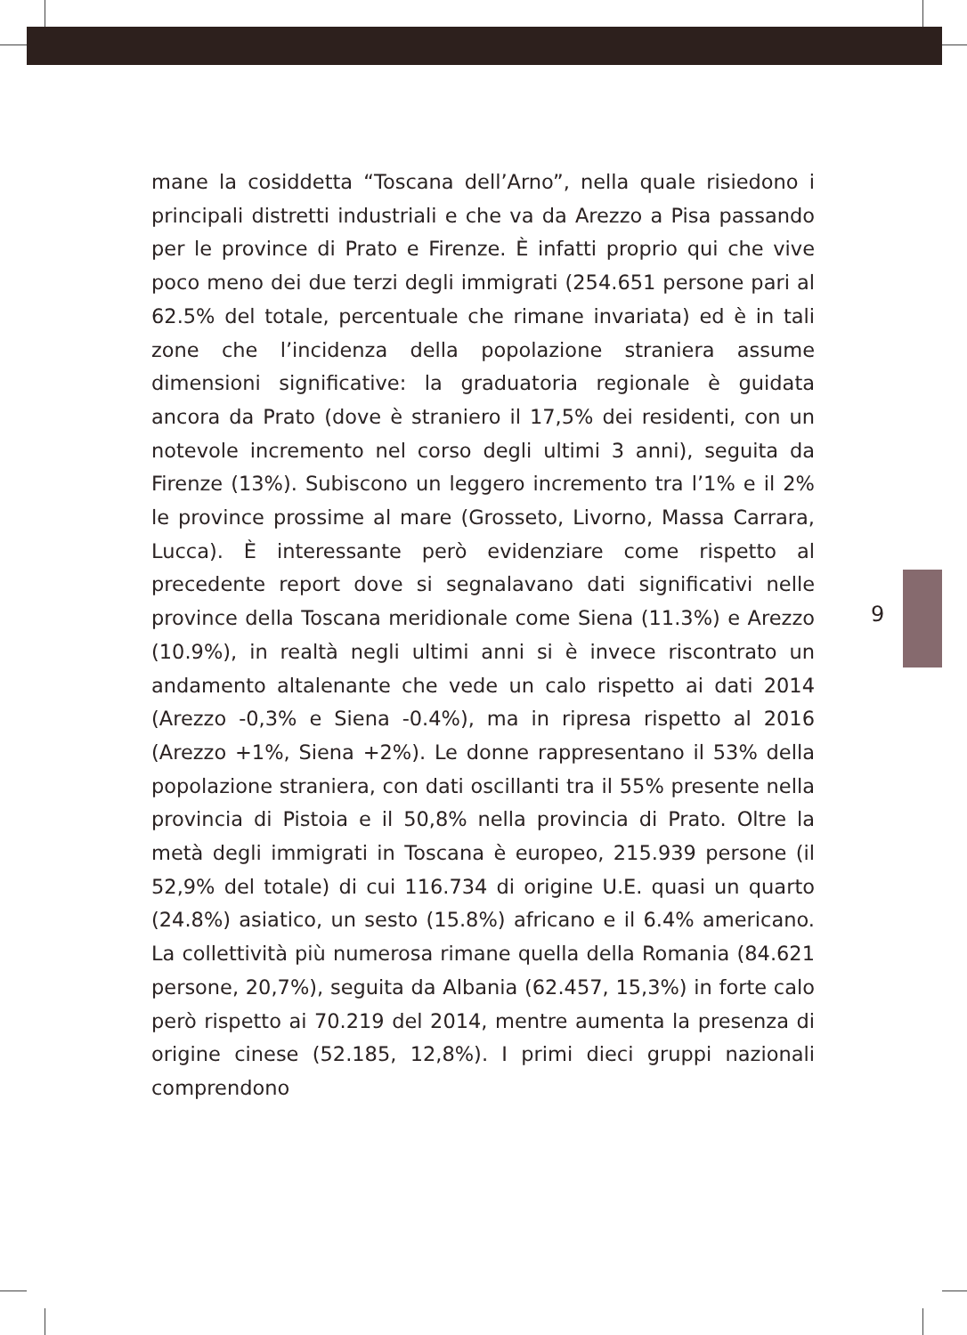mane la cosiddetta “Toscana dell’Arno”, nella quale risiedono i principali distretti industriali e che va da Arezzo a Pisa passando per le province di Prato e Firenze. È infatti proprio qui che vive poco meno dei due terzi degli immigrati (254.651 persone pari al 62.5% del totale, percentuale che rimane invariata) ed è in tali zone che l’incidenza della popolazione straniera assume dimensioni significative: la graduatoria regionale è guidata ancora da Prato (dove è straniero il 17,5% dei residenti, con un notevole incremento nel corso degli ultimi 3 anni), seguita da Firenze (13%). Subiscono un leggero incremento tra l’1% e il 2% le province prossime al mare (Grosseto, Livorno, Massa Carrara, Lucca). È interessante però evidenziare come rispetto al precedente report dove si segnalavano dati significativi nelle province della Toscana meridionale come Siena (11.3%) e Arezzo (10.9%), in realtà negli ultimi anni si è invece riscontrato un andamento altalenante che vede un calo rispetto ai dati 2014 (Arezzo -0,3% e Siena -0.4%), ma in ripresa rispetto al 2016 (Arezzo +1%, Siena +2%). Le donne rappresentano il 53% della popolazione straniera, con dati oscillanti tra il 55% presente nella provincia di Pistoia e il 50,8% nella provincia di Prato. Oltre la metà degli immigrati in Toscana è europeo, 215.939 persone (il 52,9% del totale) di cui 116.734 di origine U.E. quasi un quarto (24.8%) asiatico, un sesto (15.8%) africano e il 6.4% americano. La collettività più numerosa rimane quella della Romania (84.621 persone, 20,7%), seguita da Albania (62.457, 15,3%) in forte calo però rispetto ai 70.219 del 2014, mentre aumenta la presenza di origine cinese (52.185, 12,8%). I primi dieci gruppi nazionali comprendono
9